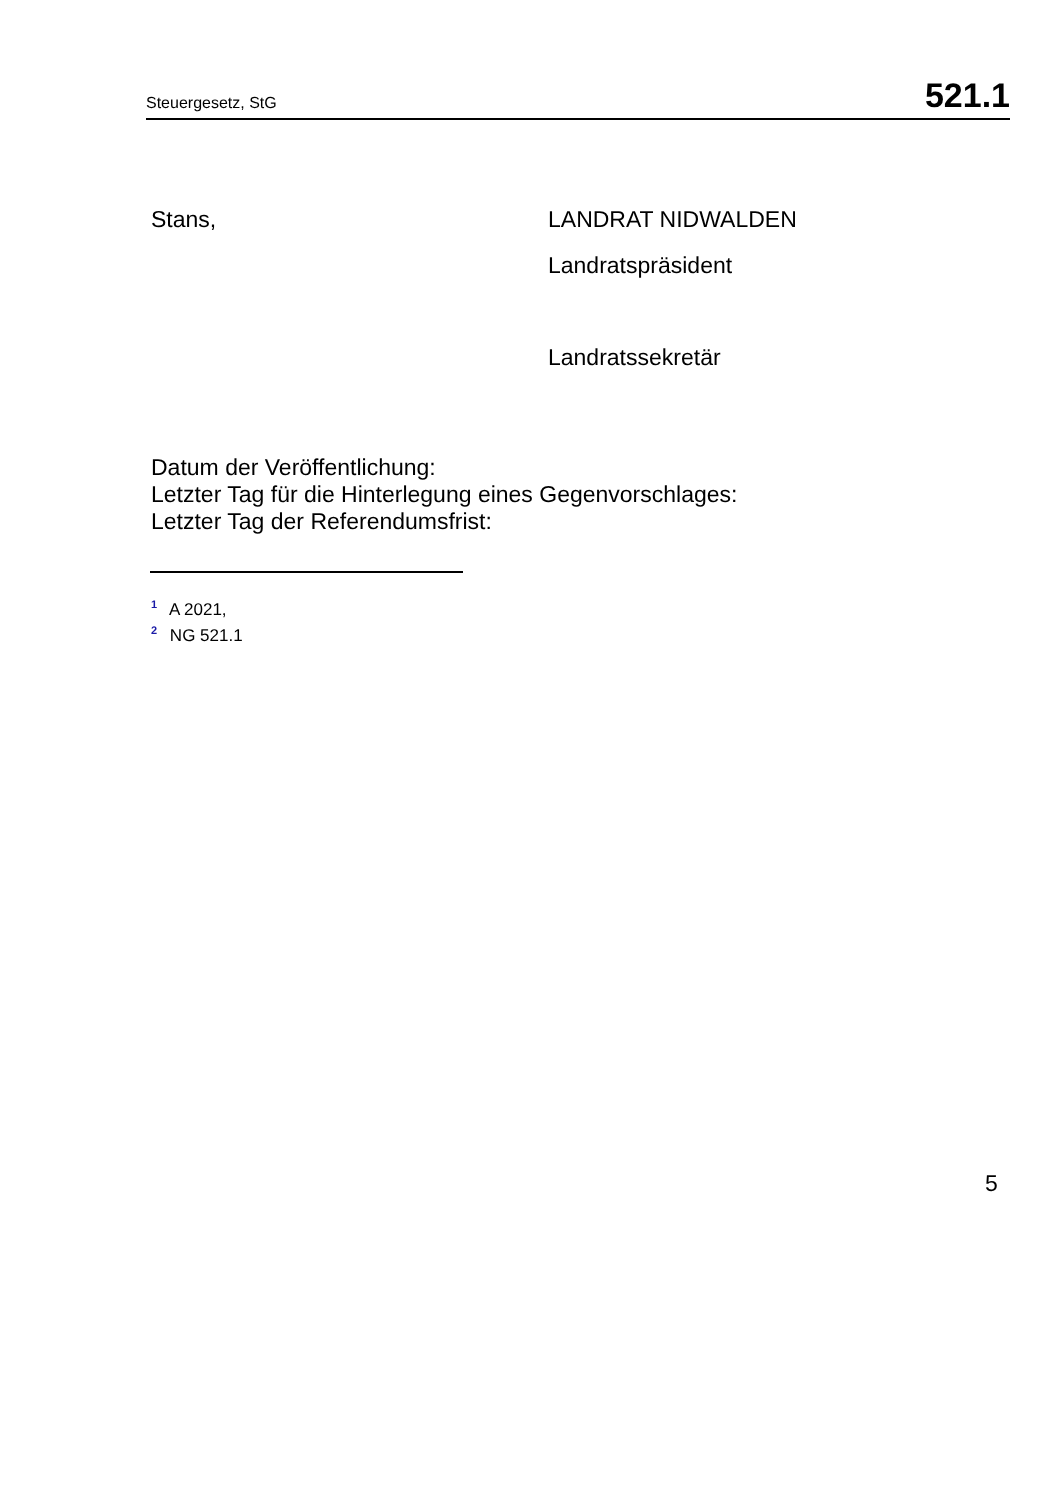Steuergesetz, StG 521.1
Stans, LANDRAT NIDWALDEN
Landratspräsident
Landratssekretär
Datum der Veröffentlichung:
Letzter Tag für die Hinterlegung eines Gegenvorschlages:
Letzter Tag der Referendumsfrist:
<sup>1</sup> A 2021,
<sup>2</sup> NG 521.1
5